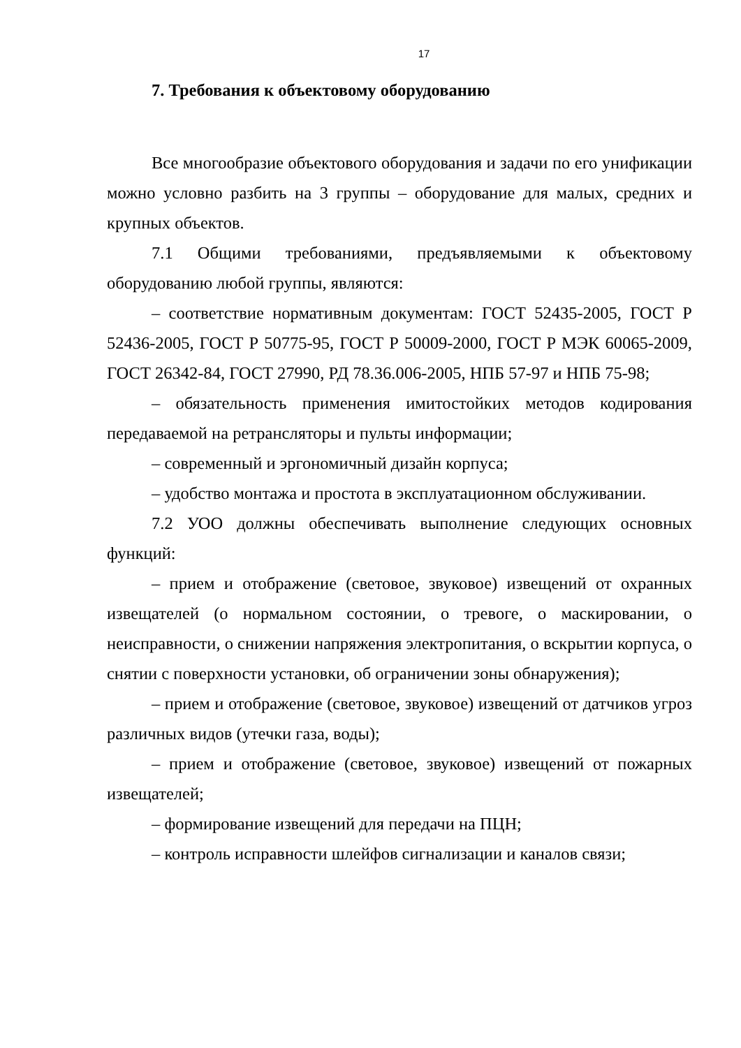17
7. Требования к объектовому оборудованию
Все многообразие объектового оборудования и задачи по его унификации можно условно разбить на 3 группы – оборудование для малых, средних и крупных объектов.
7.1 Общими требованиями, предъявляемыми к объектовому оборудованию любой группы, являются:
– соответствие нормативным документам: ГОСТ 52435-2005, ГОСТ Р 52436-2005, ГОСТ Р 50775-95, ГОСТ Р 50009-2000, ГОСТ Р МЭК 60065-2009, ГОСТ 26342-84, ГОСТ 27990, РД 78.36.006-2005, НПБ 57-97 и НПБ 75-98;
– обязательность применения имитостойких методов кодирования передаваемой на ретрансляторы и пульты информации;
– современный и эргономичный дизайн корпуса;
– удобство монтажа и простота в эксплуатационном обслуживании.
7.2 УОО должны обеспечивать выполнение следующих основных функций:
– прием и отображение (световое, звуковое) извещений от охранных извещателей (о нормальном состоянии, о тревоге, о маскировании, о неисправности, о снижении напряжения электропитания, о вскрытии корпуса, о снятии с поверхности установки, об ограничении зоны обнаружения);
– прием и отображение (световое, звуковое) извещений от датчиков угроз различных видов (утечки газа, воды);
– прием и отображение (световое, звуковое) извещений от пожарных извещателей;
– формирование извещений для передачи на ПЦН;
– контроль исправности шлейфов сигнализации и каналов связи;